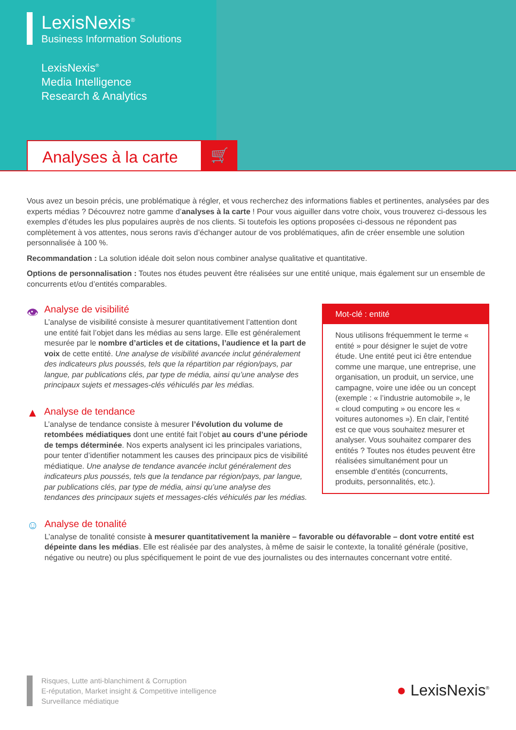LexisNexis<sup>®</sup>
Business Information Solutions
LexisNexis<sup>®</sup>
Media Intelligence
Research & Analytics
Analyses à la carte
🛒
Vous avez un besoin précis, une problématique à régler, et vous recherchez des informations fiables et pertinentes, analysées par des experts médias ? Découvrez notre gamme d’analyses à la carte ! Pour vous aiguiller dans votre choix, vous trouverez ci-dessous les exemples d’études les plus populaires auprès de nos clients. Si toutefois les options proposées ci-dessous ne répondent pas complètement à vos attentes, nous serons ravis d’échanger autour de vos problématiques, afin de créer ensemble une solution personnalisée à 100 %.
Recommandation : La solution idéale doit selon nous combiner analyse qualitative et quantitative.
Options de personnalisation : Toutes nos études peuvent être réalisées sur une entité unique, mais également sur un ensemble de concurrents et/ou d’entités comparables.
👁
Analyse de visibilité
L’analyse de visibilité consiste à mesurer quantitativement l’attention dont une entité fait l’objet dans les médias au sens large. Elle est généralement mesurée par le nombre d’articles et de citations, l’audience et la part de voix de cette entité. Une analyse de visibilité avancée inclut généralement des indicateurs plus poussés, tels que la répartition par région/pays, par langue, par publications clés, par type de média, ainsi qu’une analyse des principaux sujets et messages-clés véhiculés par les médias.
▲
Analyse de tendance
L’analyse de tendance consiste à mesurer l’évolution du volume de retombées médiatiques dont une entité fait l’objet au cours d’une période de temps déterminée. Nos experts analysent ici les principales variations, pour tenter d’identifier notamment les causes des principaux pics de visibilité médiatique. Une analyse de tendance avancée inclut généralement des indicateurs plus poussés, tels que la tendance par région/pays, par langue, par publications clés, par type de média, ainsi qu’une analyse des tendances des principaux sujets et messages-clés véhiculés par les médias.
Mot-clé : entité
Nous utilisons fréquemment le terme « entité » pour désigner le sujet de votre étude. Une entité peut ici être entendue comme une marque, une entreprise, une organisation, un produit, un service, une campagne, voire une idée ou un concept (exemple : « l’industrie automobile », le « cloud computing » ou encore les « voitures autonomes »). En clair, l’entité est ce que vous souhaitez mesurer et analyser. Vous souhaitez comparer des entités ? Toutes nos études peuvent être réalisées simultanément pour un ensemble d’entités (concurrents, produits, personnalités, etc.).
☺
Analyse de tonalité
L’analyse de tonalité consiste à mesurer quantitativement la manière – favorable ou défavorable – dont votre entité est dépeinte dans les médias. Elle est réalisée par des analystes, à même de saisir le contexte, la tonalité générale (positive, négative ou neutre) ou plus spécifiquement le point de vue des journalistes ou des internautes concernant votre entité.
Risques, Lutte anti-blanchiment & Corruption
E-réputation, Market insight & Competitive intelligence
Surveillance médiatique
● LexisNexis<sup>®</sup>